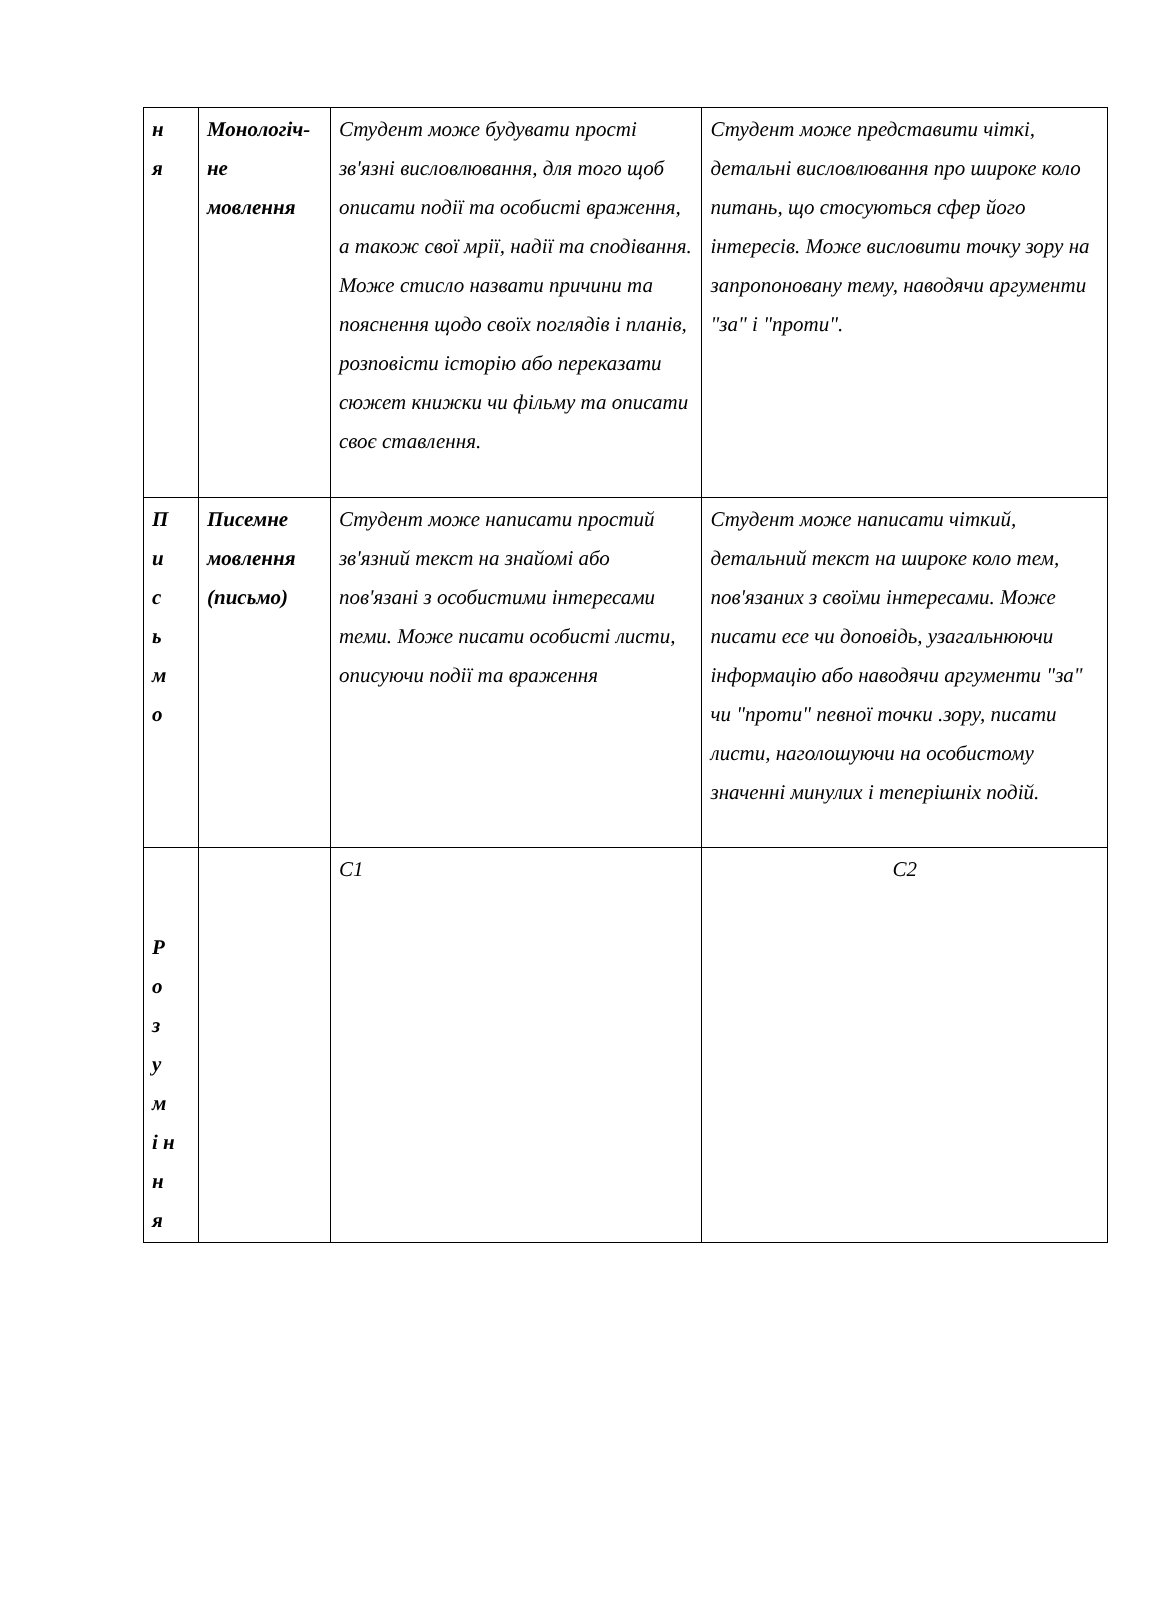| н я | Монологіч- не мовлення | Студент може будувати прості зв'язні висловлювання, для того щоб описати події та особисті враження, а також свої мрії, надії та сподівання. Може стисло назвати причини та пояснення щодо своїх поглядів і планів, розповісти історію або переказати сюжет книжки чи фільму та описати своє ставлення. | Студент може представити чіткі, детальні висловлювання про широке коло питань, що стосуються сфер його інтересів. Може висловити точку зору на запропоновану тему, наводячи аргументи "за" і "проти". |
| П и с ь м о | Писемне мовлення (письмо) | Студент може написати простий зв'язний текст на знайомі або пов'язані з особистими інтересами теми. Може писати особисті листи, описуючи події та враження | Студент може написати чіткий, детальний текст на широке коло тем, пов'язаних з своїми інтересами. Може писати есе чи доповідь, узагальнюючи інформацію або наводячи аргументи "за" чи "проти" певної точки .зору, писати листи, наголошуючи на особистому значенні минулих і теперішніх подій. |
| Р о з у м і н н я | | С1 | С2 |